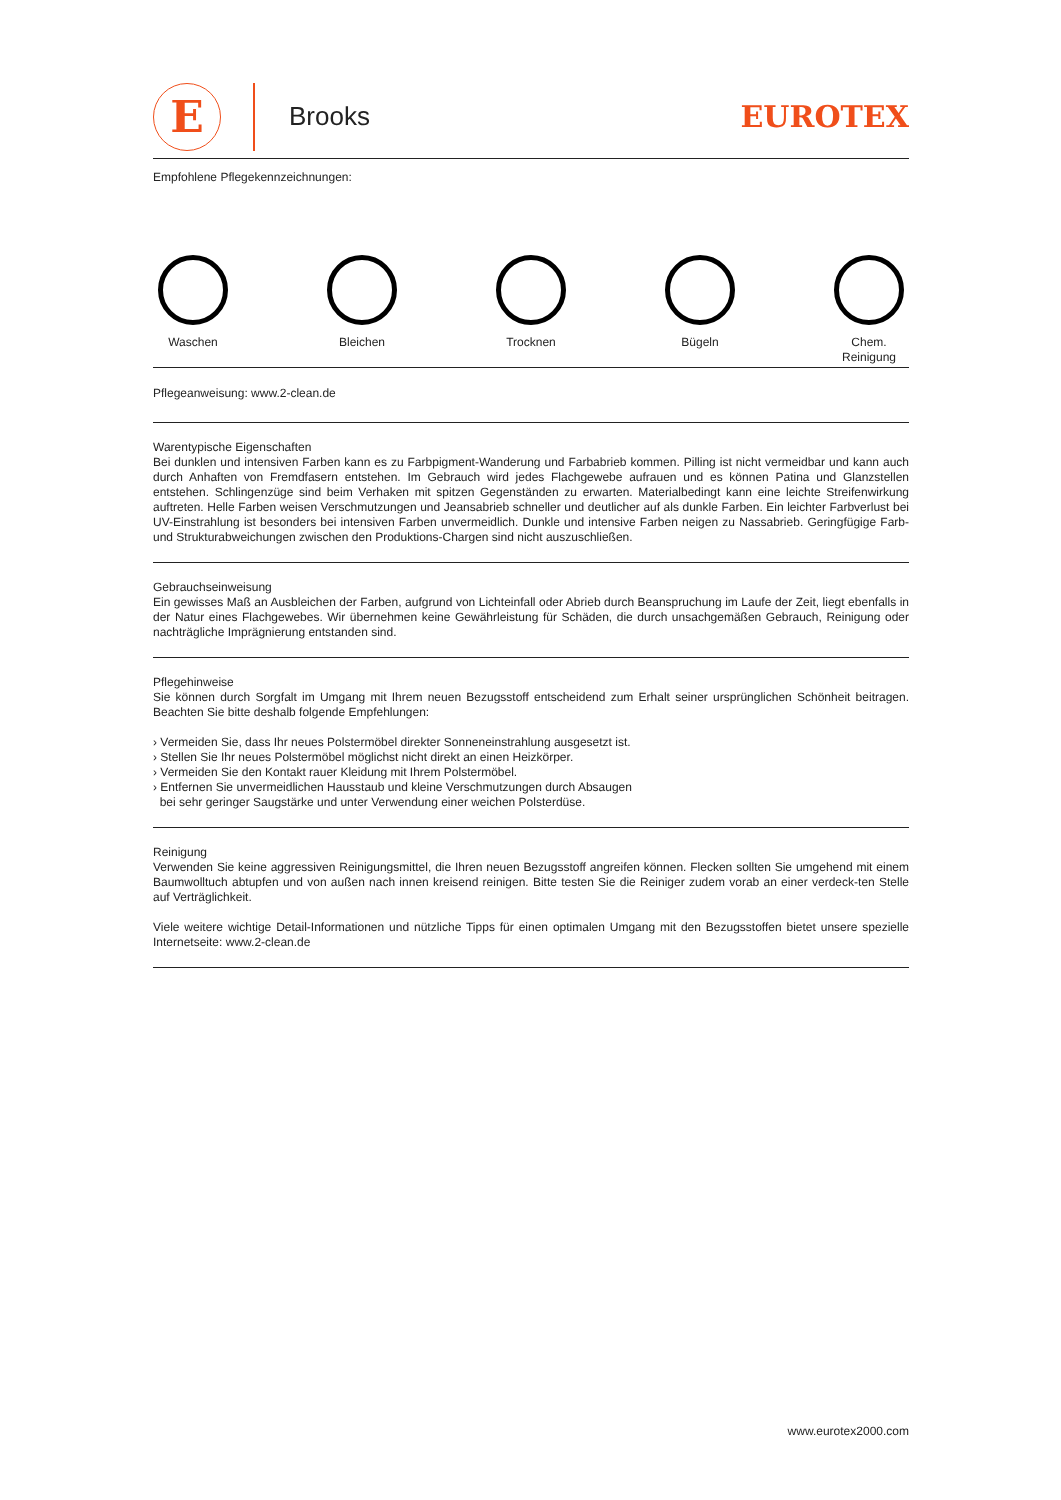E
Brooks
EUROTEX
Empfohlene Pflegekennzeichnungen:
Waschen
Bleichen
Trocknen
Bügeln
Chem.
Reinigung
Pflegeanweisung: www.2-clean.de
Warentypische Eigenschaften
Bei dunklen und intensiven Farben kann es zu Farbpigment-Wanderung und Farbabrieb kommen. Pilling ist nicht vermeidbar und kann auch durch Anhaften von Fremdfasern entstehen. Im Gebrauch wird jedes Flachgewebe aufrauen und es können Patina und Glanzstellen entstehen. Schlingenzüge sind beim Verhaken mit spitzen Gegenständen zu erwarten. Materialbedingt kann eine leichte Streifenwirkung auftreten. Helle Farben weisen Verschmutzungen und Jeansabrieb schneller und deutlicher auf als dunkle Farben. Ein leichter Farbverlust bei UV-Einstrahlung ist besonders bei intensiven Farben unvermeidlich. Dunkle und intensive Farben neigen zu Nassabrieb. Geringfügige Farb- und Strukturabweichungen zwischen den Produktions-Chargen sind nicht auszuschließen.
Gebrauchseinweisung
Ein gewisses Maß an Ausbleichen der Farben, aufgrund von Lichteinfall oder Abrieb durch Beanspruchung im Laufe der Zeit, liegt ebenfalls in der Natur eines Flachgewebes. Wir übernehmen keine Gewährleistung für Schäden, die durch unsachgemäßen Gebrauch, Reinigung oder nachträgliche Imprägnierung entstanden sind.
Pflegehinweise
Sie können durch Sorgfalt im Umgang mit Ihrem neuen Bezugsstoff entscheidend zum Erhalt seiner ursprünglichen Schönheit beitragen. Beachten Sie bitte deshalb folgende Empfehlungen:
› Vermeiden Sie, dass Ihr neues Polstermöbel direkter Sonneneinstrahlung ausgesetzt ist.
› Stellen Sie Ihr neues Polstermöbel möglichst nicht direkt an einen Heizkörper.
› Vermeiden Sie den Kontakt rauer Kleidung mit Ihrem Polstermöbel.
› Entfernen Sie unvermeidlichen Hausstaub und kleine Verschmutzungen durch Absaugen
bei sehr geringer Saugstärke und unter Verwendung einer weichen Polsterdüse.
Reinigung
Verwenden Sie keine aggressiven Reinigungsmittel, die Ihren neuen Bezugsstoff angreifen können. Flecken sollten Sie umgehend mit einem Baumwolltuch abtupfen und von außen nach innen kreisend reinigen. Bitte testen Sie die Reiniger zudem vorab an einer verdeck-ten Stelle auf Verträglichkeit.
Viele weitere wichtige Detail-Informationen und nützliche Tipps für einen optimalen Umgang mit den Bezugsstoffen bietet unsere spezielle Internetseite: www.2-clean.de
www.eurotex2000.com